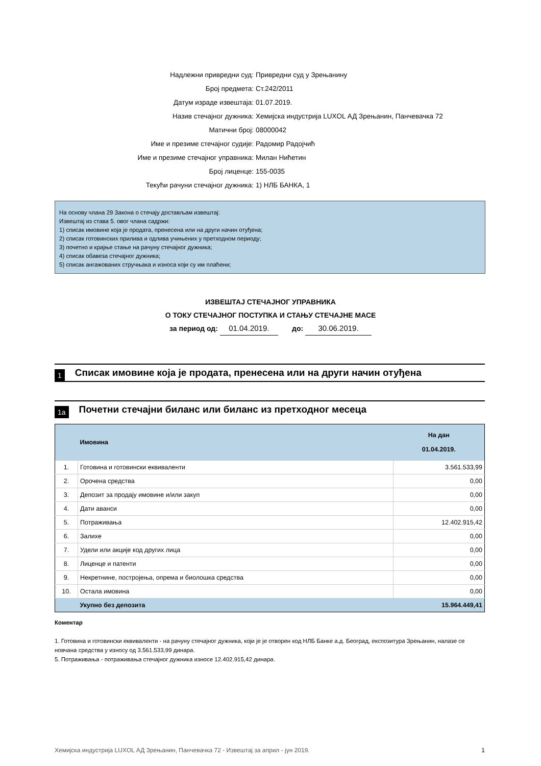Надлежни привредни суд: Привредни суд у Зрењанину
Број предмета: Ст.242/2011
Датум израде извештаја: 01.07.2019.
Назив стечајног дужника:
Хемијска индустрија LUXOL АД Зрењанин, Панчевачка 72
Матични број: 08000042
Име и презиме стечајног судије: Радомир Радојчић
Име и презиме стечајног управника: Милан Нићетин
Број лиценце: 155-0035
Текући рачуни стечајног дужника: 1) НЛБ БАНКА, 1
На основу члана 29 Закона о стечају достављам извештај:
Извештај из става 5. овог члана садржи:
1) списак имовине која је продата, пренесена или на други начин отуђена;
2) списак готовинских прилива и одлива учињених у претходном периоду;
3) почетно и крајње стање на рачуну стечајног дужника;
4) списак обавеза стечајног дужника;
5) списак ангажованих стручњака и износа који су им плаћени;
ИЗВЕШТАЈ СТЕЧАЈНОГ УПРАВНИКА
О ТОКУ СТЕЧАЈНОГ ПОСТУПКА И СТАЊУ СТЕЧАЈНЕ МАСЕ
за период од: 01.04.2019. до: 30.06.2019.
1 Списак имовине која је продата, пренесена или на други начин отуђена
1а Почетни стечајни биланс или биланс из претходног месеца
| | Имовина | На дан 01.04.2019. |
| --- | --- | --- |
| 1. | Готовина и готовински еквиваленти | 3.561.533,99 |
| 2. | Орочена средства | 0,00 |
| 3. | Депозит за продају имовине и/или закуп | 0,00 |
| 4. | Дати аванси | 0,00 |
| 5. | Потраживања | 12.402.915,42 |
| 6. | Залихе | 0,00 |
| 7. | Удели или акције код других лица | 0,00 |
| 8. | Лиценце и патенти | 0,00 |
| 9. | Некретнине, постројења, опрема и биолошка средства | 0,00 |
| 10. | Остала имовина | 0,00 |
| | Укупно без депозита | 15.964.449,41 |
Коментар
1. Готовина и готовински еквиваленти - на рачуну стечајног дужника, који је је отворен код НЛБ Банке а.д. Београд, експозитура Зрењанин, налазе се новчана средства у износу од 3.561.533,99 динара.
5. Потраживања - потраживања стечајног дужника износе 12.402.915,42 динара.
Хемијска индустрија LUXOL АД Зрењанин, Панчевачка 72 - Извештај за април - јун 2019. 1